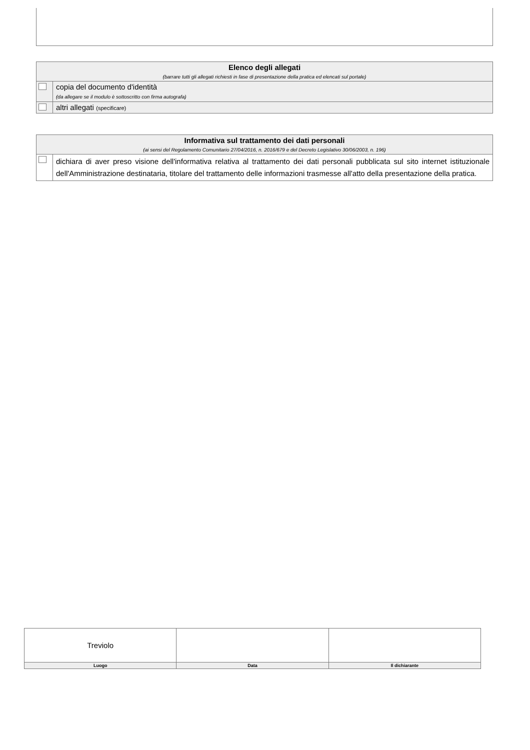| Elenco degli allegati (barrare tutti gli allegati richiesti in fase di presentazione della pratica ed elencati sul portale) | |
| --- | --- |
| | copia del documento d'identità (da allegare se il modulo è sottoscritto con firma autografa) |
| | altri allegati (specificare) |
| Informativa sul trattamento dei dati personali (ai sensi del Regolamento Comunitario 27/04/2016, n. 2016/679 e del Decreto Legislativo 30/06/2003, n. 196) | |
| --- | --- |
| | dichiara di aver preso visione dell'informativa relativa al trattamento dei dati personali pubblicata sul sito internet istituzionale dell'Amministrazione destinataria, titolare del trattamento delle informazioni trasmesse all'atto della presentazione della pratica. |
| Treviolo | | |
| Luogo | Data | Il dichiarante |